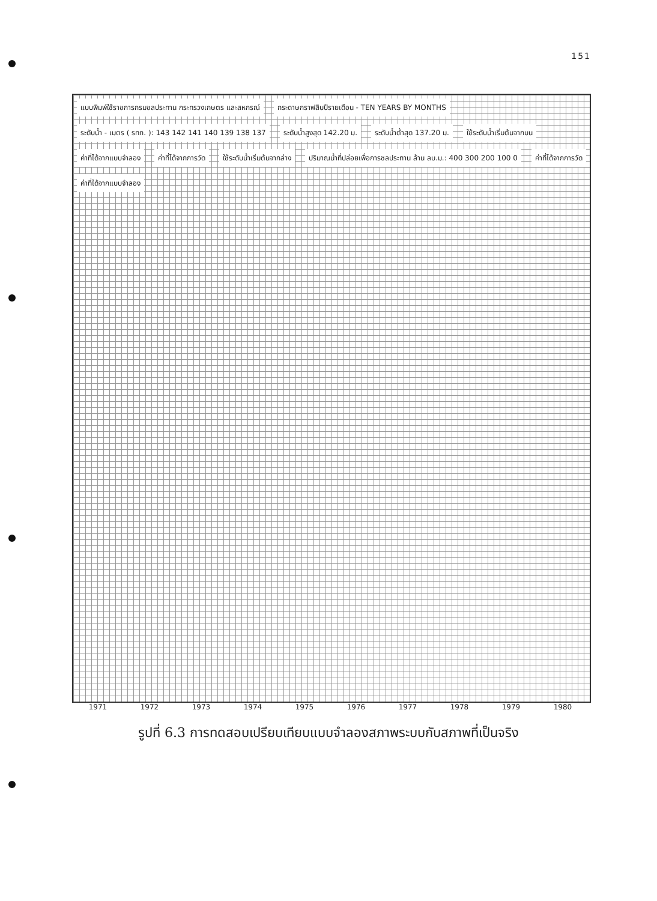151
แบบพิมพ์ใช้ราชการกรมชลประทาน กระทรวงเกษตร และสหกรณ์
กระดาษกราฟสิบปีรายเดือน - TEN YEARS BY MONTHS
ระดับน้ำ - เมตร ( รทก. ): 143 142 141 140 139 138 137
ระดับน้ำสูงสุด 142.20 ม. ระดับน้ำต่ำสุด 137.20 ม. ใช้ระดับน้ำเริ่มต้นจากบน ค่าที่ได้จากแบบจำลอง ค่าที่ได้จากการวัด ใช้ระดับน้ำเริ่มต้นจากล่าง
ปริมาณน้ำที่ปล่อยเพื่อการชลประทาน ล้าน ลบ.ม.: 400 300 200 100 0
ค่าที่ได้จากการวัด ค่าที่ได้จากแบบจำลอง
1971 1972 1973 1974 1975 1976 1977 1978 1979 1980
รูปที่ 6.3 การทดสอบเปรียบเทียบแบบจำลองสภาพระบบกับสภาพที่เป็นจริง